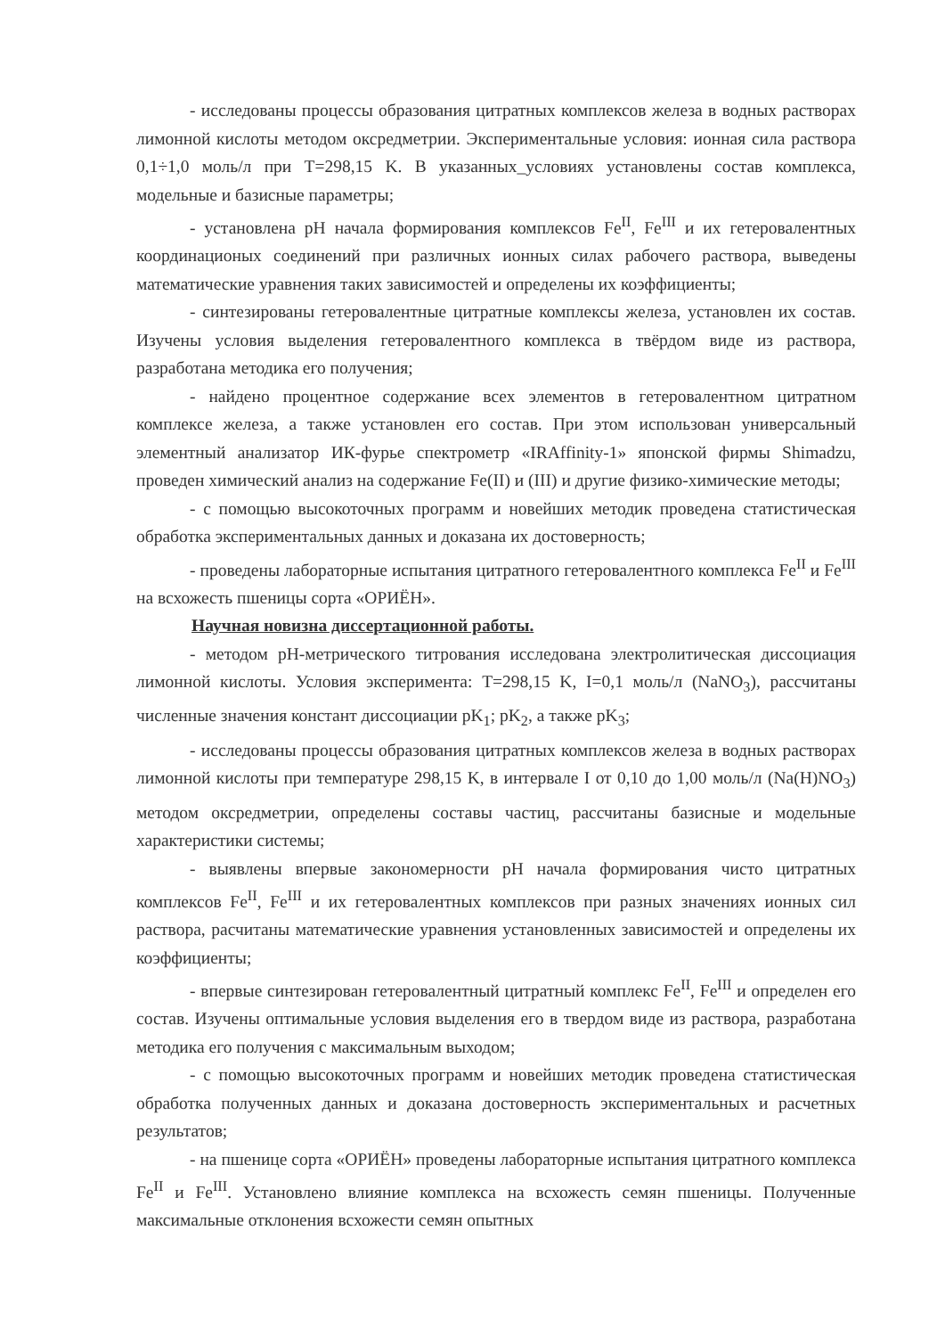- исследованы процессы образования цитратных комплексов железа в водных растворах лимонной кислоты методом оксредметрии. Экспериментальные условия: ионная сила раствора 0,1÷1,0 моль/л при T=298,15 K. В указанных_условиях установлены состав комплекса, модельные и базисные параметры;
- установлена pH начала формирования комплексов Fe<sup>II</sup>, Fe<sup>III</sup> и их гетеровалентных координационых соединений при различных ионных силах рабочего раствора, выведены математические уравнения таких зависимостей и определены их коэффициенты;
- синтезированы гетеровалентные цитратные комплексы железа, установлен их состав. Изучены условия выделения гетеровалентного комплекса в твёрдом виде из раствора, разработана методика его получения;
- найдено процентное содержание всех элементов в гетеровалентном цитратном комплексе железа, а также установлен его состав. При этом использован универсальный элементный анализатор ИК-фурье спектрометр «IRAffinity-1» японской фирмы Shimadzu, проведен химический анализ на содержание Fe(II) и (III) и другие физико-химические методы;
- с помощью высокоточных программ и новейших методик проведена статистическая обработка экспериментальных данных и доказана их достоверность;
- проведены лабораторные испытания цитратного гетеровалентного комплекса Fe<sup>II</sup> и Fe<sup>III</sup> на всхожесть пшеницы сорта «ОРИЁН».
Научная новизна диссертационной работы.
- методом pH-метрического титрования исследована электролитическая диссоциация лимонной кислоты. Условия эксперимента: T=298,15 K, I=0,1 моль/л (NaNO<sub>3</sub>), рассчитаны численные значения констант диссоциации pK<sub>1</sub>; pK<sub>2</sub>, а также pK<sub>3</sub>;
- исследованы процессы образования цитратных комплексов железа в водных растворах лимонной кислоты при температуре 298,15 K, в интервале I от 0,10 до 1,00 моль/л (Na(H)NO<sub>3</sub>) методом оксредметрии, определены составы частиц, рассчитаны базисные и модельные характеристики системы;
- выявлены впервые закономерности pH начала формирования чисто цитратных комплексов Fe<sup>II</sup>, Fe<sup>III</sup> и их гетеровалентных комплексов при разных значениях ионных сил раствора, расчитаны математические уравнения установленных зависимостей и определены их коэффициенты;
- впервые синтезирован гетеровалентный цитратный комплекс Fe<sup>II</sup>, Fe<sup>III</sup> и определен его состав. Изучены оптимальные условия выделения его в твердом виде из раствора, разработана методика его получения с максимальным выходом;
- с помощью высокоточных программ и новейших методик проведена статистическая обработка полученных данных и доказана достоверность экспериментальных и расчетных результатов;
- на пшенице сорта «ОРИЁН» проведены лабораторные испытания цитратного комплекса Fe<sup>II</sup> и Fe<sup>III</sup>. Установлено влияние комплекса на всхожесть семян пшеницы. Полученные максимальные отклонения всхожести семян опытных